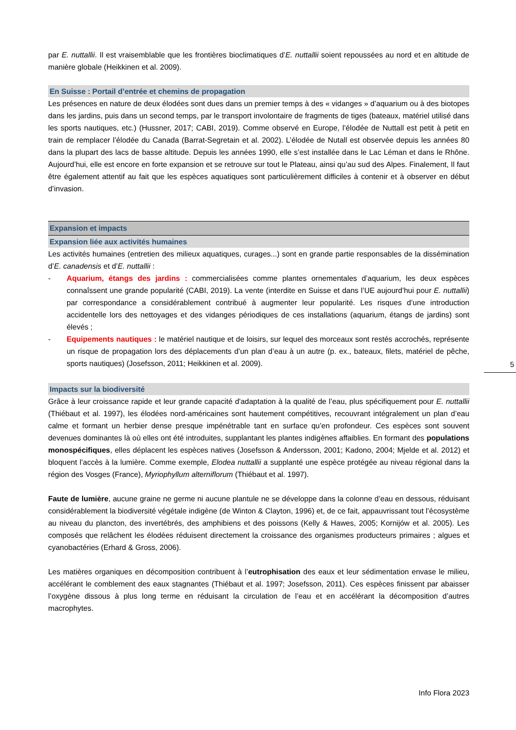par E. nuttallii. Il est vraisemblable que les frontières bioclimatiques d’E. nuttallii soient repoussées au nord et en altitude de manière globale (Heikkinen et al. 2009).
En Suisse : Portail d’entrée et chemins de propagation
Les présences en nature de deux élodées sont dues dans un premier temps à des « vidanges » d’aquarium ou à des biotopes dans les jardins, puis dans un second temps, par le transport involontaire de fragments de tiges (bateaux, matériel utilisé dans les sports nautiques, etc.) (Hussner, 2017; CABI, 2019). Comme observé en Europe, l’élodée de Nuttall est petit à petit en train de remplacer l’élodée du Canada (Barrat-Segretain et al. 2002). L’élodée de Nutall est observée depuis les années 80 dans la plupart des lacs de basse altitude. Depuis les années 1990, elle s’est installée dans le Lac Léman et dans le Rhône. Aujourd’hui, elle est encore en forte expansion et se retrouve sur tout le Plateau, ainsi qu’au sud des Alpes. Finalement, Il faut être également attentif au fait que les espèces aquatiques sont particulièrement difficiles à contenir et à observer en début d’invasion.
Expansion et impacts
Expansion liée aux activités humaines
Les activités humaines (entretien des milieux aquatiques, curages...) sont en grande partie responsables de la dissémination d’E. canadensis et d’E. nuttallii :
- Aquarium, étangs des jardins : commercialisées comme plantes ornementales d’aquarium, les deux espèces connaîssent une grande popularité (CABI, 2019). La vente (interdite en Suisse et dans l’UE aujourd’hui pour E. nuttallii) par correspondance a considérablement contribué à augmenter leur popularité. Les risques d’une introduction accidentelle lors des nettoyages et des vidanges périodiques de ces installations (aquarium, étangs de jardins) sont élevés ;
- Equipements nautiques : le matériel nautique et de loisirs, sur lequel des morceaux sont restés accrochés, représente un risque de propagation lors des déplacements d’un plan d’eau à un autre (p. ex., bateaux, filets, matériel de pêche, sports nautiques) (Josefsson, 2011; Heikkinen et al. 2009).
Impacts sur la biodiversité
Grâce à leur croissance rapide et leur grande capacité d'adaptation à la qualité de l’eau, plus spécifiquement pour E. nuttallii (Thiébaut et al. 1997), les élodées nord-américaines sont hautement compétitives, recouvrant intégralement un plan d’eau calme et formant un herbier dense presque impénétrable tant en surface qu’en profondeur. Ces espèces sont souvent devenues dominantes là où elles ont été introduites, supplantant les plantes indigènes affaiblies. En formant des populations monospécifiques, elles déplacent les espèces natives (Josefsson & Andersson, 2001; Kadono, 2004; Mjelde et al. 2012) et bloquent l’accès à la lumière. Comme exemple, Elodea nuttallii a supplanté une espèce protégée au niveau régional dans la région des Vosges (France), Myriophyllum alterniflorum (Thiébaut et al. 1997).
Faute de lumière, aucune graine ne germe ni aucune plantule ne se développe dans la colonne d’eau en dessous, réduisant considérablement la biodiversité végétale indigène (de Winton & Clayton, 1996) et, de ce fait, appauvrissant tout l’écosystème au niveau du plancton, des invertébrés, des amphibiens et des poissons (Kelly & Hawes, 2005; Kornijów et al. 2005). Les composés que relâchent les élodées réduisent directement la croissance des organismes producteurs primaires ; algues et cyanobactéries (Erhard & Gross, 2006).
Les matières organiques en décomposition contribuent à l’eutrophisation des eaux et leur sédimentation envase le milieu, accélérant le comblement des eaux stagnantes (Thiébaut et al. 1997; Josefsson, 2011). Ces espèces finissent par abaisser l’oxygène dissous à plus long terme en réduisant la circulation de l’eau et en accélérant la décomposition d’autres macrophytes.
5
Info Flora 2023